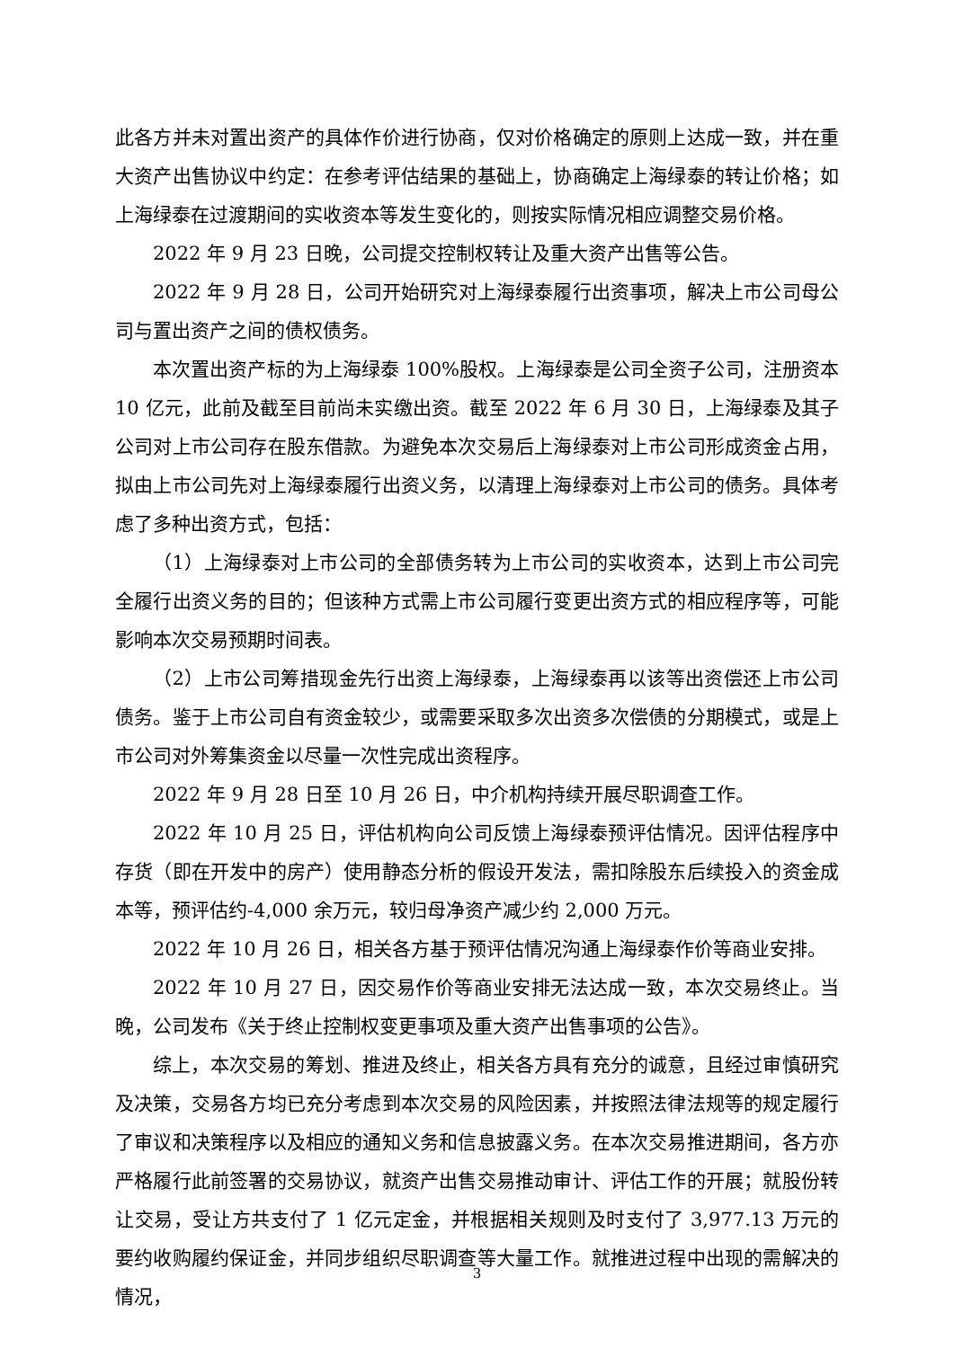此各方并未对置出资产的具体作价进行协商，仅对价格确定的原则上达成一致，并在重大资产出售协议中约定：在参考评估结果的基础上，协商确定上海绿泰的转让价格；如上海绿泰在过渡期间的实收资本等发生变化的，则按实际情况相应调整交易价格。
2022 年 9 月 23 日晚，公司提交控制权转让及重大资产出售等公告。
2022 年 9 月 28 日，公司开始研究对上海绿泰履行出资事项，解决上市公司母公司与置出资产之间的债权债务。
本次置出资产标的为上海绿泰 100%股权。上海绿泰是公司全资子公司，注册资本 10 亿元，此前及截至目前尚未实缴出资。截至 2022 年 6 月 30 日，上海绿泰及其子公司对上市公司存在股东借款。为避免本次交易后上海绿泰对上市公司形成资金占用，拟由上市公司先对上海绿泰履行出资义务，以清理上海绿泰对上市公司的债务。具体考虑了多种出资方式，包括：
（1）上海绿泰对上市公司的全部债务转为上市公司的实收资本，达到上市公司完全履行出资义务的目的；但该种方式需上市公司履行变更出资方式的相应程序等，可能影响本次交易预期时间表。
（2）上市公司筹措现金先行出资上海绿泰，上海绿泰再以该等出资偿还上市公司债务。鉴于上市公司自有资金较少，或需要采取多次出资多次偿债的分期模式，或是上市公司对外筹集资金以尽量一次性完成出资程序。
2022 年 9 月 28 日至 10 月 26 日，中介机构持续开展尽职调查工作。
2022 年 10 月 25 日，评估机构向公司反馈上海绿泰预评估情况。因评估程序中存货（即在开发中的房产）使用静态分析的假设开发法，需扣除股东后续投入的资金成本等，预评估约-4,000 余万元，较归母净资产减少约 2,000 万元。
2022 年 10 月 26 日，相关各方基于预评估情况沟通上海绿泰作价等商业安排。
2022 年 10 月 27 日，因交易作价等商业安排无法达成一致，本次交易终止。当晚，公司发布《关于终止控制权变更事项及重大资产出售事项的公告》。
综上，本次交易的筹划、推进及终止，相关各方具有充分的诚意，且经过审慎研究及决策，交易各方均已充分考虑到本次交易的风险因素，并按照法律法规等的规定履行了审议和决策程序以及相应的通知义务和信息披露义务。在本次交易推进期间，各方亦严格履行此前签署的交易协议，就资产出售交易推动审计、评估工作的开展；就股份转让交易，受让方共支付了 1 亿元定金，并根据相关规则及时支付了 3,977.13 万元的要约收购履约保证金，并同步组织尽职调查等大量工作。就推进过程中出现的需解决的情况，
3